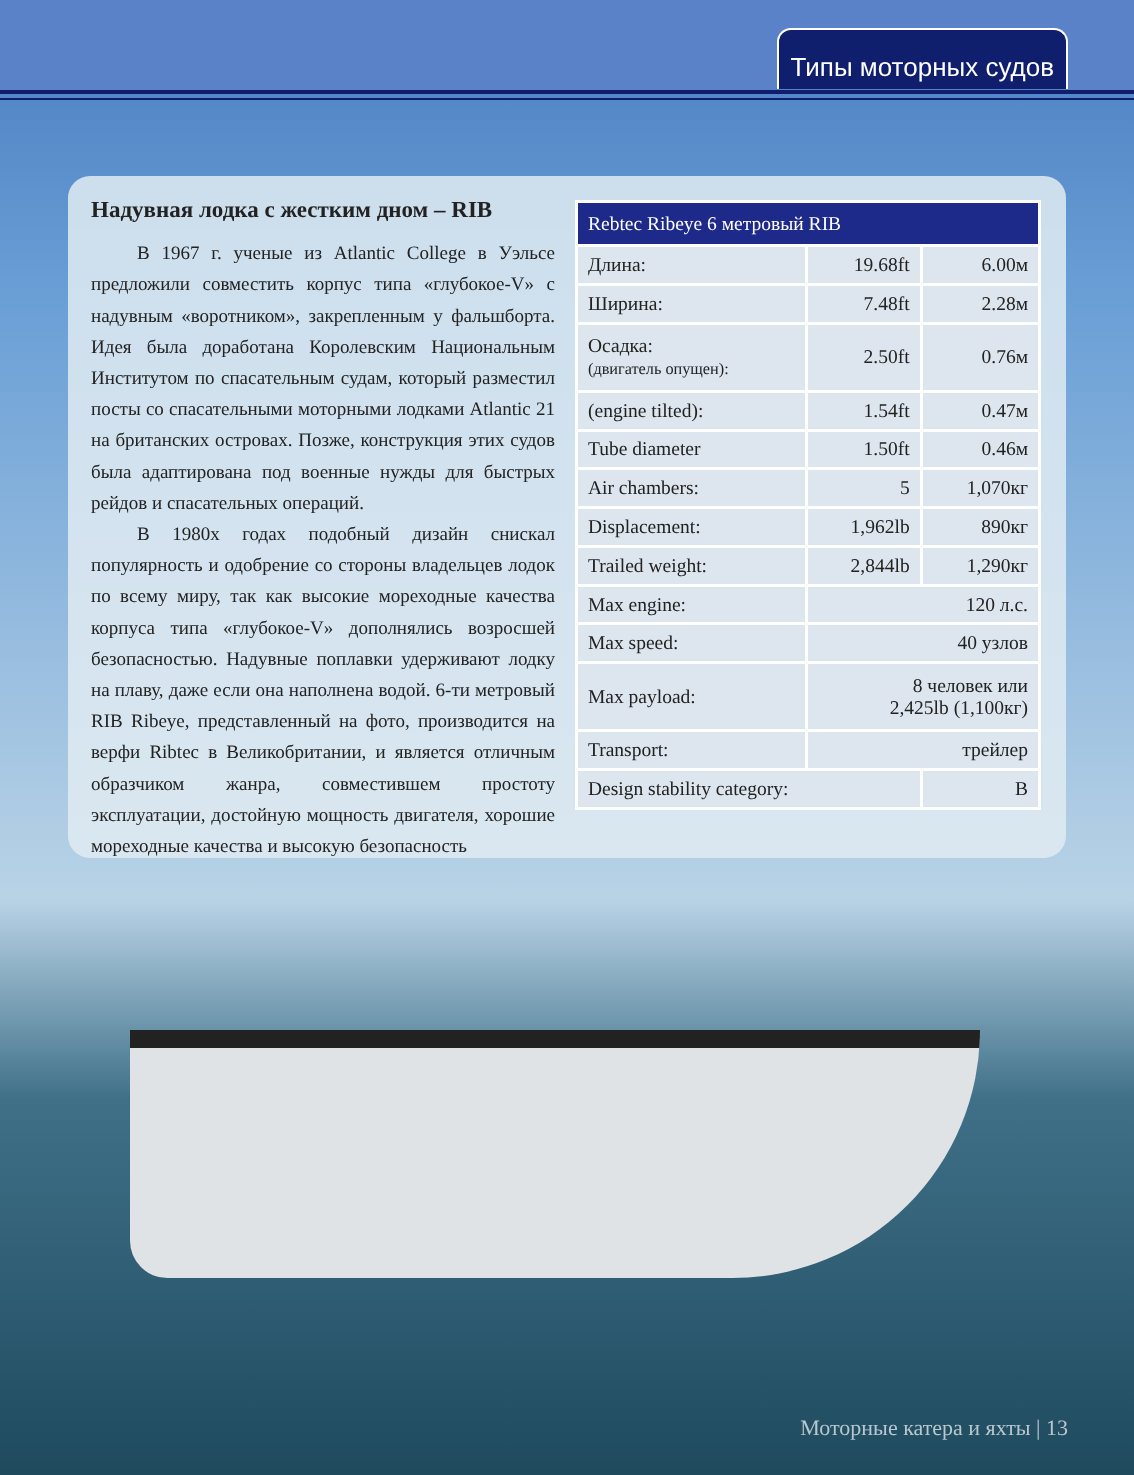Типы моторных судов
Надувная лодка с жестким дном – RIB
В 1967 г. ученые из Atlantic College в Уэльсе предложили совместить корпус типа «глубокое-V» с надувным «воротником», закрепленным у фальшборта. Идея была доработана Королевским Национальным Институтом по спасательным судам, который разместил посты со спасательными моторными лодками Atlantic 21 на британских островах. Позже, конструкция этих судов была адаптирована под военные нужды для быстрых рейдов и спасательных операций.
В 1980х годах подобный дизайн снискал популярность и одобрение со стороны владельцев лодок по всему миру, так как высокие мореходные качества корпуса типа «глубокое-V» дополнялись возросшей безопасностью. Надувные поплавки удерживают лодку на плаву, даже если она наполнена водой. 6-ти метровый RIB Ribeye, представленный на фото, производится на верфи Ribtec в Великобритании, и является отличным образчиком жанра, совместившем простоту эксплуатации, достойную мощность двигателя, хорошие мореходные качества и высокую безопасность
| Rebtec Ribeye 6 метровый RIB | | |
| --- | --- | --- |
| Длина: | 19.68ft | 6.00м |
| Ширина: | 7.48ft | 2.28м |
| Осадка: (двигатель опущен): | 2.50ft | 0.76м |
| (engine tilted): | 1.54ft | 0.47м |
| Tube diameter | 1.50ft | 0.46м |
| Air chambers: | 5 | 1,070кг |
| Displacement: | 1,962lb | 890кг |
| Trailed weight: | 2,844lb | 1,290кг |
| Max engine: | 120 л.с. | |
| Max speed: | 40 узлов | |
| Max payload: | 8 человек или 2,425lb (1,100кг) | |
| Transport: | трейлер | |
| Design stability category: | | B |
Моторные катера и яхты | 13